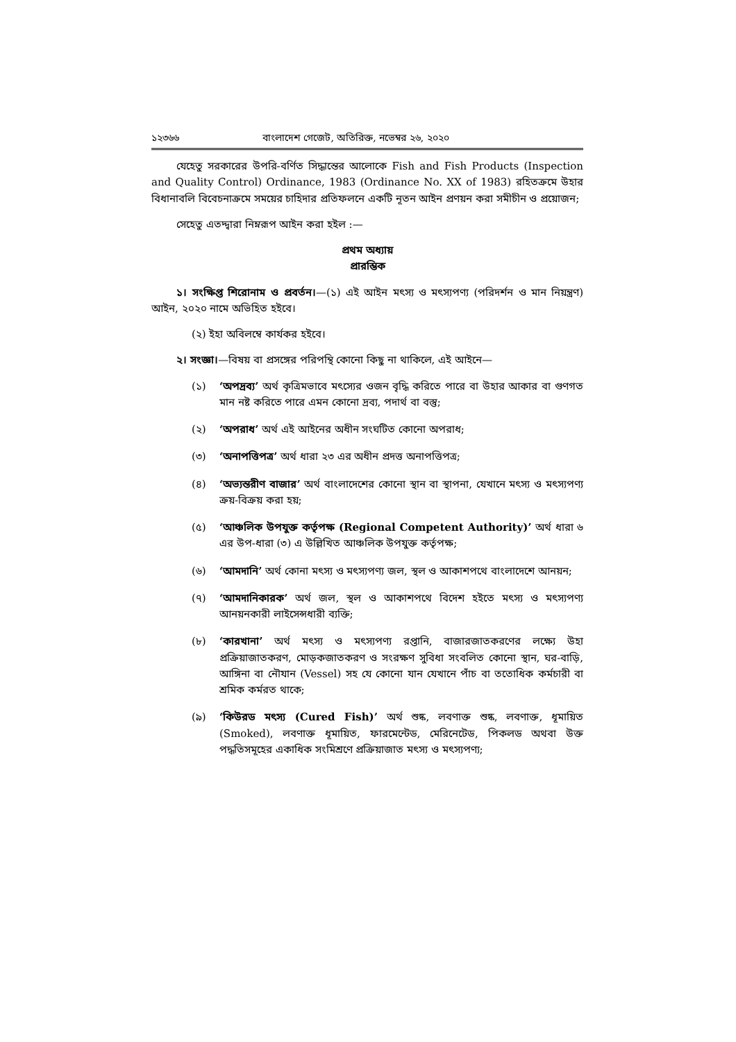১২৩৬৬ বাংলাদেশ গেজেট, অতিরিক্ত, নভেম্বর ২৬, ২০২০
যেহেতু সরকারের উপরি-বর্ণিত সিদ্ধান্তের আলোকে Fish and Fish Products (Inspection and Quality Control) Ordinance, 1983 (Ordinance No. XX of 1983) রহিতক্রমে উহার বিধানাবলি বিবেচনাক্রমে সময়ের চাহিদার প্রতিফলনে একটি নূতন আইন প্রণয়ন করা সমীচীন ও প্রয়োজন;
সেহেতু এতদ্দ্বারা নিম্নরূপ আইন করা হইল :—
প্রথম অধ্যায়
প্রারম্ভিক
১। সংক্ষিপ্ত শিরোনাম ও প্রবর্তন।—(১) এই আইন মৎস্য ও মৎস্যপণ্য (পরিদর্শন ও মান নিয়ন্ত্রণ) আইন, ২০২০ নামে অভিহিত হইবে।
(২) ইহা অবিলম্বে কার্যকর হইবে।
২। সংজ্ঞা।—বিষয় বা প্রসঙ্গের পরিপন্থি কোনো কিছু না থাকিলে, এই আইনে—
(১) ‘অপদ্রব্য’ অর্থ কৃত্রিমভাবে মৎস্যের ওজন বৃদ্ধি করিতে পারে বা উহার আকার বা গুণগত মান নষ্ট করিতে পারে এমন কোনো দ্রব্য, পদার্থ বা বস্তু;
(২) ‘অপরাধ’ অর্থ এই আইনের অধীন সংঘটিত কোনো অপরাধ;
(৩) ‘অনাপত্তিপত্র’ অর্থ ধারা ২৩ এর অধীন প্রদত্ত অনাপত্তিপত্র;
(৪) ‘অভ্যন্তরীণ বাজার’ অর্থ বাংলাদেশের কোনো স্থান বা স্থাপনা, যেখানে মৎস্য ও মৎস্যপণ্য ক্রয়-বিক্রয় করা হয়;
(৫) ‘আঞ্চলিক উপযুক্ত কর্তৃপক্ষ (Regional Competent Authority)’ অর্থ ধারা ৬ এর উপ-ধারা (৩) এ উল্লিখিত আঞ্চলিক উপযুক্ত কর্তৃপক্ষ;
(৬) ‘আমদানি’ অর্থ কোনা মৎস্য ও মৎস্যপণ্য জল, স্থল ও আকাশপথে বাংলাদেশে আনয়ন;
(৭) ‘আমদানিকারক’ অর্থ জল, স্থল ও আকাশপথে বিদেশ হইতে মৎস্য ও মৎস্যপণ্য আনয়নকারী লাইসেন্সধারী ব্যক্তি;
(৮) ‘কারখানা’ অর্থ মৎস্য ও মৎস্যপণ্য রপ্তানি, বাজারজাতকরণের লক্ষ্যে উহা প্রক্রিয়াজাতকরণ, মোড়কজাতকরণ ও সংরক্ষণ সুবিধা সংবলিত কোনো স্থান, ঘর-বাড়ি, আঙ্গিনা বা নৌযান (Vessel) সহ যে কোনো যান যেখানে পাঁচ বা ততোধিক কর্মচারী বা শ্রমিক কর্মরত থাকে;
(৯) ‘কিউরড মৎস্য (Cured Fish)’ অর্থ শুষ্ক, লবণাক্ত শুষ্ক, লবণাক্ত, ধূমায়িত (Smoked), লবণাক্ত ধূমায়িত, ফারমেন্টেড, মেরিনেটেড, পিকলড অথবা উক্ত পদ্ধতিসমূহের একাধিক সংমিশ্রণে প্রক্রিয়াজাত মৎস্য ও মৎস্যপণ্য;